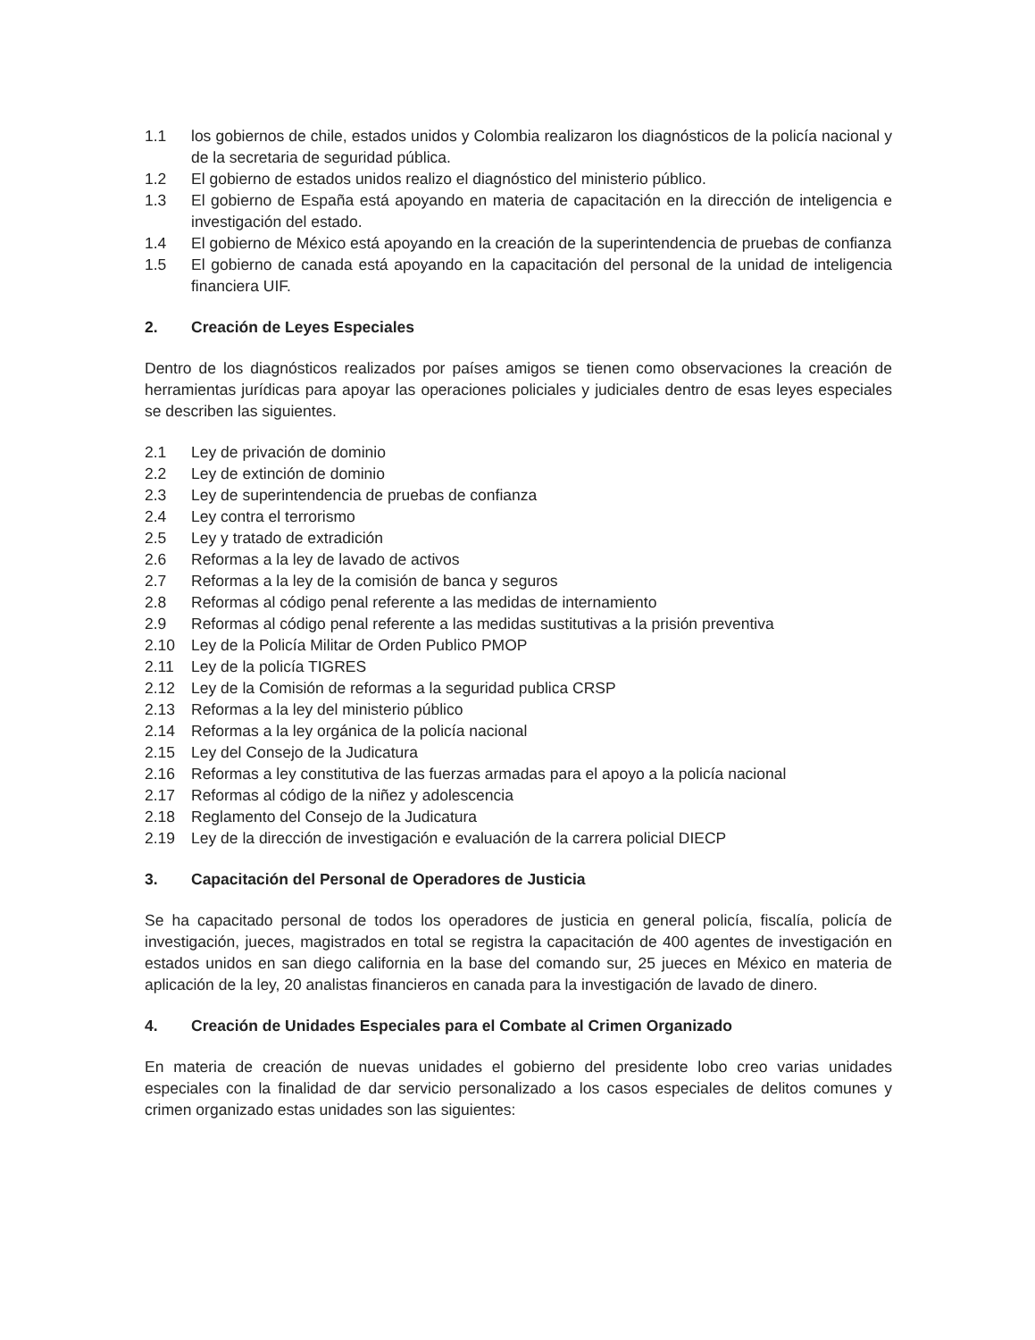1.1 los gobiernos de chile, estados unidos y Colombia realizaron los diagnósticos de la policía nacional y de la secretaria de seguridad pública.
1.2 El gobierno de estados unidos realizo el diagnóstico del ministerio público.
1.3 El gobierno de España está apoyando en materia de capacitación en la dirección de inteligencia e investigación del estado.
1.4 El gobierno de México está apoyando en la creación de la superintendencia de pruebas de confianza
1.5 El gobierno de canada está apoyando en la capacitación del personal de la unidad de inteligencia financiera UIF.
2. Creación de Leyes Especiales
Dentro de los diagnósticos realizados por países amigos se tienen como observaciones la creación de herramientas jurídicas para apoyar las operaciones policiales y judiciales dentro de esas leyes especiales se describen las siguientes.
2.1 Ley de privación de dominio
2.2 Ley de extinción de dominio
2.3 Ley de superintendencia de pruebas de confianza
2.4 Ley contra el terrorismo
2.5 Ley y tratado de extradición
2.6 Reformas a la ley de lavado de activos
2.7 Reformas a la ley de la comisión de banca y seguros
2.8 Reformas al código penal referente a las medidas de internamiento
2.9 Reformas al código penal referente a las medidas sustitutivas a la prisión preventiva
2.10 Ley de la Policía Militar de Orden Publico PMOP
2.11 Ley de la policía TIGRES
2.12 Ley de la Comisión de reformas a la seguridad publica CRSP
2.13 Reformas a la ley del ministerio público
2.14 Reformas a la ley orgánica de la policía nacional
2.15 Ley del Consejo de la Judicatura
2.16 Reformas a ley constitutiva de las fuerzas armadas para el apoyo a la policía nacional
2.17 Reformas al código de la niñez y adolescencia
2.18 Reglamento del Consejo de la Judicatura
2.19 Ley de la dirección de investigación e evaluación de la carrera policial DIECP
3. Capacitación del Personal de Operadores de Justicia
Se ha capacitado personal de todos los operadores de justicia en general policía, fiscalía, policía de investigación, jueces, magistrados en total se registra la capacitación de 400 agentes de investigación en estados unidos en san diego california en la base del comando sur, 25 jueces en México en materia de aplicación de la ley, 20 analistas financieros en canada para la investigación de lavado de dinero.
4. Creación de Unidades Especiales para el Combate al Crimen Organizado
En materia de creación de nuevas unidades el gobierno del presidente lobo creo varias unidades especiales con la finalidad de dar servicio personalizado a los casos especiales de delitos comunes y crimen organizado estas unidades son las siguientes: